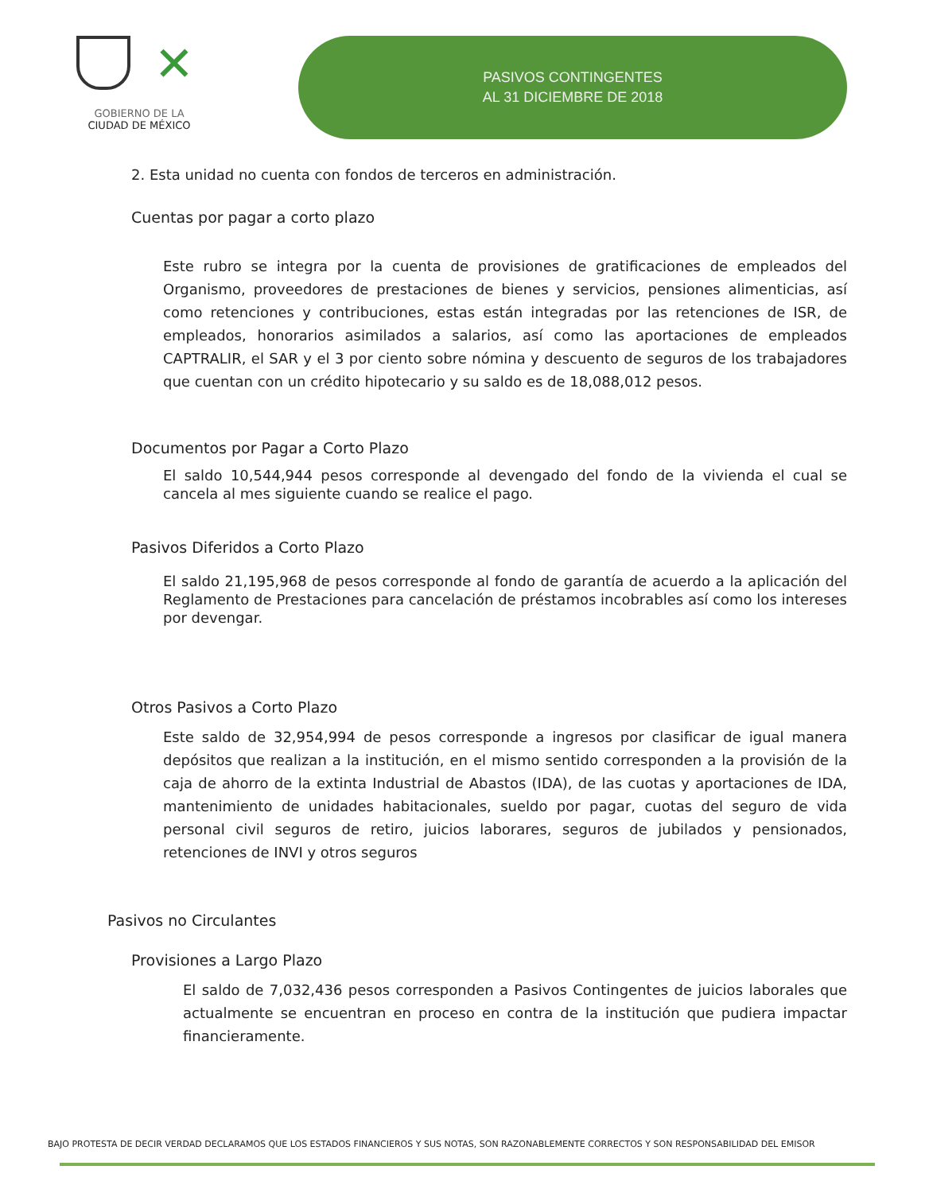✕
GOBIERNO DE LA
CIUDAD DE MÉXICO
PASIVOS CONTINGENTES
AL 31 DICIEMBRE DE 2018
2. Esta unidad no cuenta con fondos de terceros en administración.
Cuentas por pagar a corto plazo
Este rubro se integra por la cuenta de provisiones de gratificaciones de empleados del Organismo, proveedores de prestaciones de bienes y servicios, pensiones alimenticias, así como retenciones y contribuciones, estas están integradas por las retenciones de ISR, de empleados, honorarios asimilados a salarios, así como las aportaciones de empleados CAPTRALIR, el SAR y el 3 por ciento sobre nómina y descuento de seguros de los trabajadores que cuentan con un crédito hipotecario y su saldo es de 18,088,012 pesos.
Documentos por Pagar a Corto Plazo
El saldo 10,544,944 pesos corresponde al devengado del fondo de la vivienda el cual se cancela al mes siguiente cuando se realice el pago.
Pasivos Diferidos a Corto Plazo
El saldo 21,195,968 de pesos corresponde al fondo de garantía de acuerdo a la aplicación del Reglamento de Prestaciones para cancelación de préstamos incobrables así como los intereses por devengar.
Otros Pasivos a Corto Plazo
Este saldo de 32,954,994 de pesos corresponde a ingresos por clasificar de igual manera depósitos que realizan a la institución, en el mismo sentido corresponden a la provisión de la caja de ahorro de la extinta Industrial de Abastos (IDA), de las cuotas y aportaciones de IDA, mantenimiento de unidades habitacionales, sueldo por pagar, cuotas del seguro de vida personal civil seguros de retiro, juicios laborares, seguros de jubilados y pensionados, retenciones de INVI y otros seguros
Pasivos no Circulantes
Provisiones a Largo Plazo
El saldo de 7,032,436 pesos corresponden a Pasivos Contingentes de juicios laborales que actualmente se encuentran en proceso en contra de la institución que pudiera impactar financieramente.
BAJO PROTESTA DE DECIR VERDAD DECLARAMOS QUE LOS ESTADOS FINANCIEROS Y SUS NOTAS, SON RAZONABLEMENTE CORRECTOS Y SON RESPONSABILIDAD DEL EMISOR